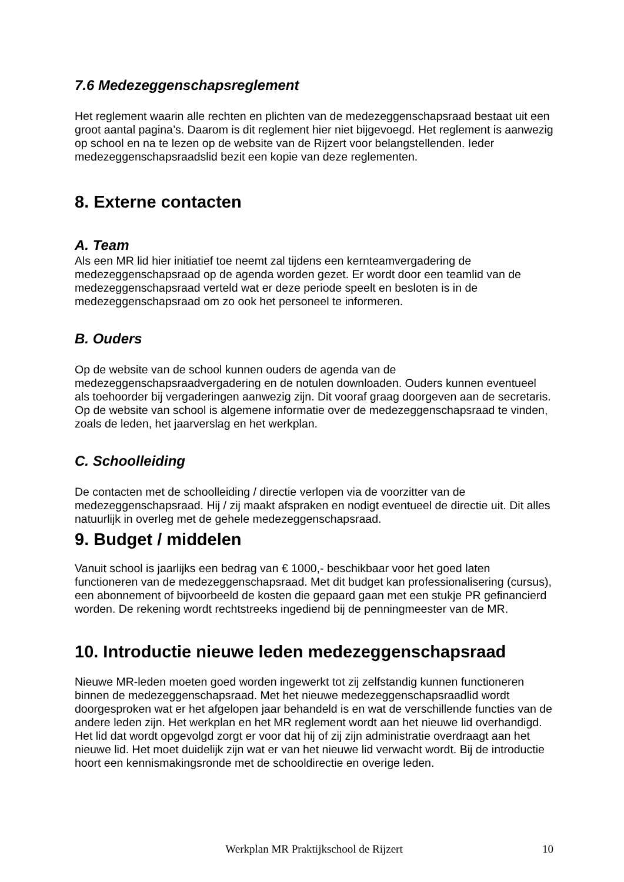7.6 Medezeggenschapsreglement
Het reglement waarin alle rechten en plichten van de medezeggenschapsraad bestaat uit een groot aantal pagina’s. Daarom is dit reglement hier niet bijgevoegd. Het reglement is aanwezig op school en na te lezen op de website van de Rijzert voor belangstellenden. Ieder medezeggenschapsraadslid bezit een kopie van deze reglementen.
8. Externe contacten
A. Team
Als een MR lid hier initiatief toe neemt zal tijdens een kernteamvergadering de medezeggenschapsraad op de agenda worden gezet. Er wordt door een teamlid van de medezeggenschapsraad verteld wat er deze periode speelt en besloten is in de medezeggenschapsraad om zo ook het personeel te informeren.
B. Ouders
Op de website van de school kunnen ouders de agenda van de medezeggenschapsraadvergadering en de notulen downloaden. Ouders kunnen eventueel als toehoorder bij vergaderingen aanwezig zijn. Dit vooraf graag doorgeven aan de secretaris. Op de website van school is algemene informatie over de medezeggenschapsraad te vinden, zoals de leden, het jaarverslag en het werkplan.
C. Schoolleiding
De contacten met de schoolleiding / directie verlopen via de voorzitter van de medezeggenschapsraad. Hij / zij maakt afspraken en nodigt eventueel de directie uit. Dit alles natuurlijk in overleg met de gehele medezeggenschapsraad.
9. Budget / middelen
Vanuit school is jaarlijks een bedrag van € 1000,- beschikbaar voor het goed laten functioneren van de medezeggenschapsraad. Met dit budget kan professionalisering (cursus), een abonnement of bijvoorbeeld de kosten die gepaard gaan met een stukje PR gefinancierd worden. De rekening wordt rechtstreeks ingediend bij de penningmeester van de MR.
10. Introductie nieuwe leden medezeggenschapsraad
Nieuwe MR-leden moeten goed worden ingewerkt tot zij zelfstandig kunnen functioneren binnen de medezeggenschapsraad. Met het nieuwe medezeggenschapsraadlid wordt doorgesproken wat er het afgelopen jaar behandeld is en wat de verschillende functies van de andere leden zijn. Het werkplan en het MR reglement wordt aan het nieuwe lid overhandigd. Het lid dat wordt opgevolgd zorgt er voor dat hij of zij zijn administratie overdraagt aan het nieuwe lid. Het moet duidelijk zijn wat er van het nieuwe lid verwacht wordt. Bij de introductie hoort een kennismakingsronde met de schooldirectie en overige leden.
Werkplan MR Praktijkschool de Rijzert 10